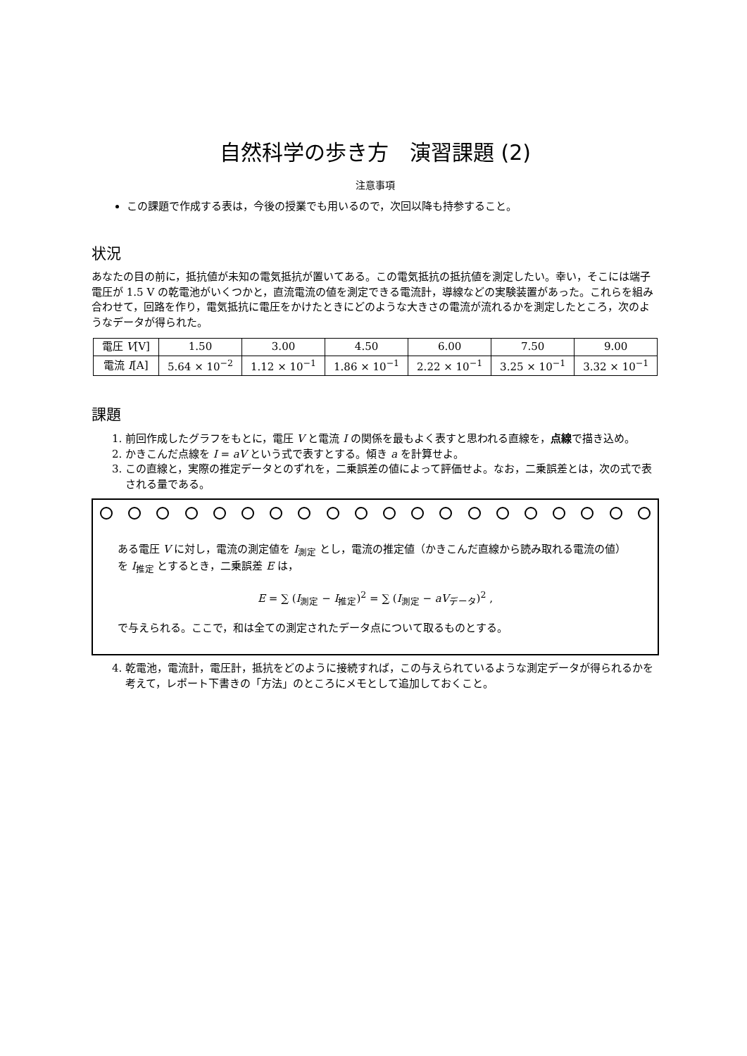自然科学の歩き方　演習課題 (2)
注意事項
この課題で作成する表は，今後の授業でも用いるので，次回以降も持参すること。
状況
あなたの目の前に，抵抗値が未知の電気抵抗が置いてある。この電気抵抗の抵抗値を測定したい。幸い，そこには端子電圧が 1.5 V の乾電池がいくつかと，直流電流の値を測定できる電流計，導線などの実験装置があった。これらを組み合わせて，回路を作り，電気抵抗に電圧をかけたときにどのような大きさの電流が流れるかを測定したところ，次のようなデータが得られた。
| 電圧 V [V] | 1.50 | 3.00 | 4.50 | 6.00 | 7.50 | 9.00 |
| 電流 I [A] | 5.64 × 10<sup>−2</sup> | 1.12 × 10<sup>−1</sup> | 1.86 × 10<sup>−1</sup> | 2.22 × 10<sup>−1</sup> | 3.25 × 10<sup>−1</sup> | 3.32 × 10<sup>−1</sup> |
課題
1. 前回作成したグラフをもとに，電圧 V と電流 I の関係を最もよく表すと思われる直線を，点線で描き込め。
2. かきこんだ点線を I = aV という式で表すとする。傾き a を計算せよ。
3. この直線と，実際の推定データとのずれを，二乗誤差の値によって評価せよ。なお，二乗誤差とは，次の式で表される量である。
ある電圧 V に対し，電流の測定値を I<sub>測定</sub> とし，電流の推定値（かきこんだ直線から読み取れる電流の値）を I<sub>推定</sub> とするとき，二乗誤差 E は，
E = ∑ (I<sub>測定</sub> − I<sub>推定</sub>)<sup>2</sup> = ∑ (I<sub>測定</sub> − aV<sub>データ</sub>)<sup>2</sup> ,
で与えられる。ここで，和は全ての測定されたデータ点について取るものとする。
4. 乾電池，電流計，電圧計，抵抗をどのように接続すれば，この与えられているような測定データが得られるかを考えて，レポート下書きの「方法」のところにメモとして追加しておくこと。